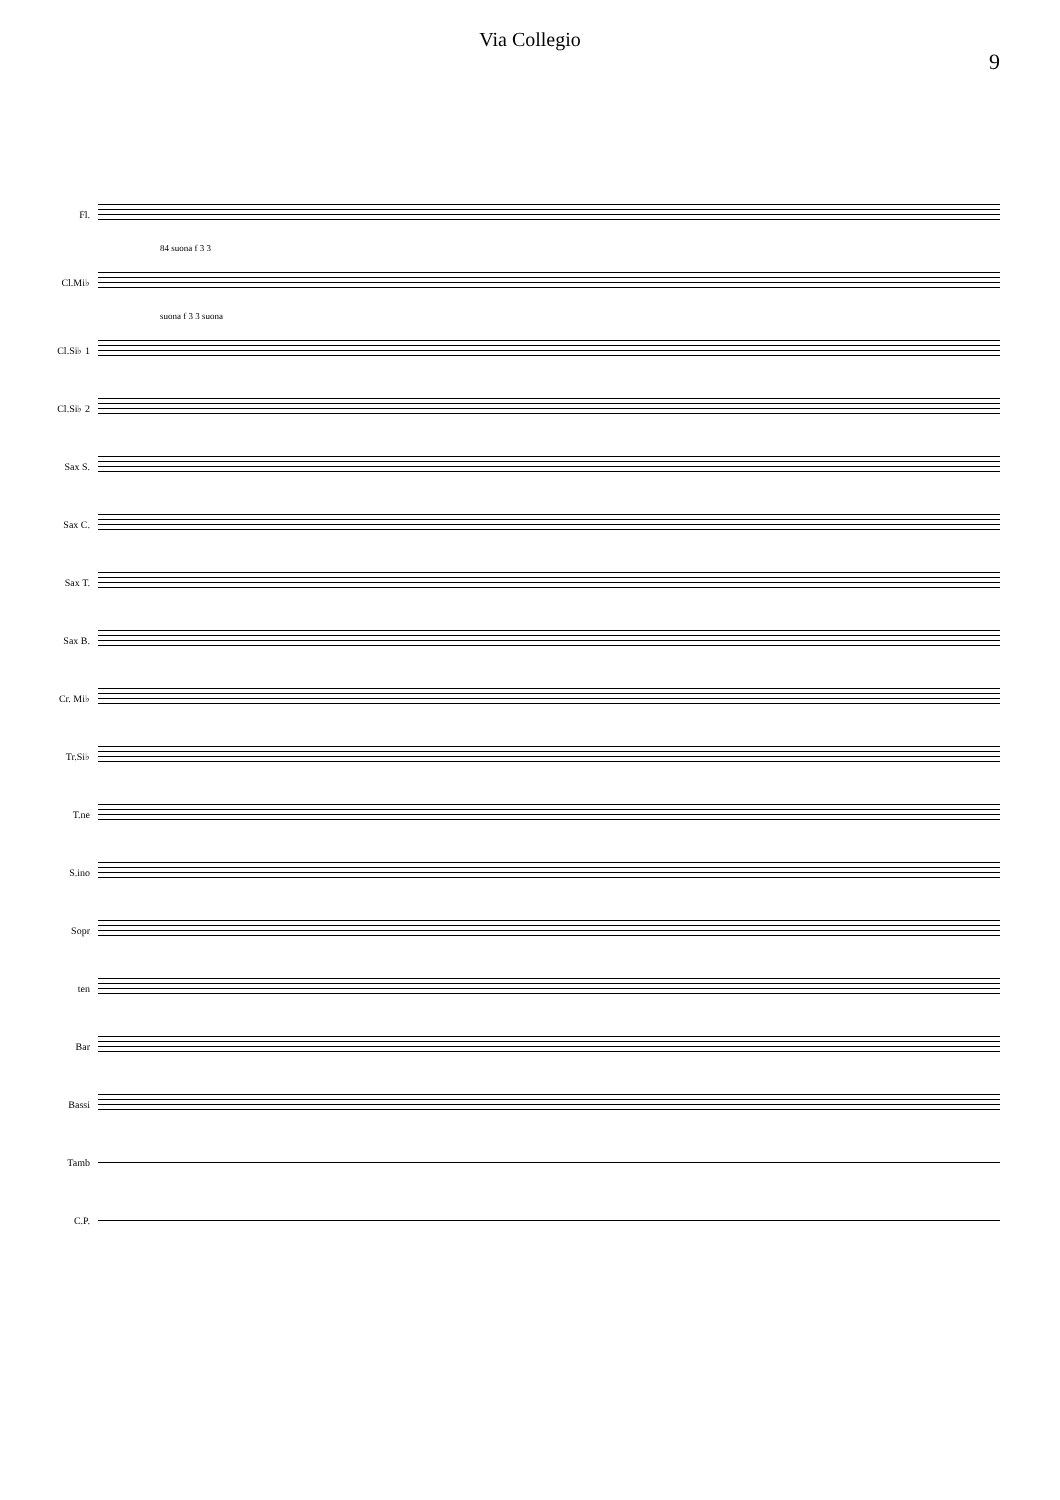Via Collegio
9
Fl.
84 suona f 3 3
Cl.Mi♭
suona f 3 3 suona
Cl.Si♭ 1
Cl.Si♭ 2
Sax S.
Sax C.
Sax T.
Sax B.
Cr. Mi♭
Tr.Si♭
T.ne
S.ino
Sopr
ten
Bar
Bassi
Tamb
C.P.